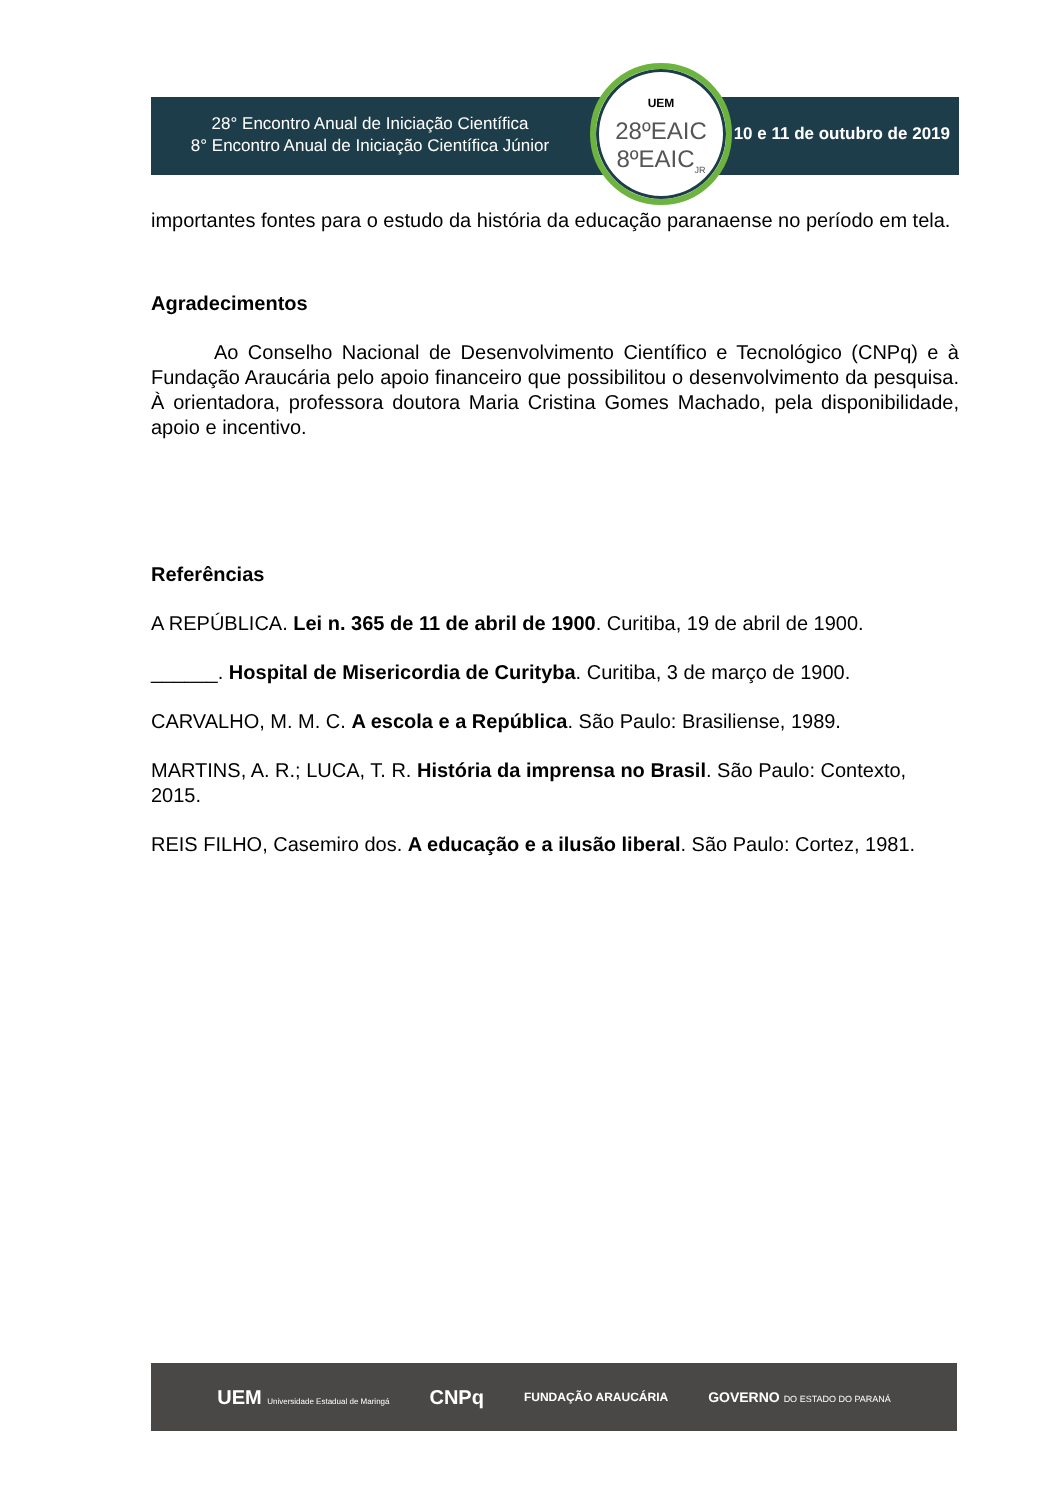28° Encontro Anual de Iniciação Científica
8° Encontro Anual de Iniciação Científica Júnior
UEM
28ºEAIC
8ºEAIC<sub>JR</sub>
10 e 11 de outubro de 2019
importantes fontes para o estudo da história da educação paranaense no período em tela.
Agradecimentos
Ao Conselho Nacional de Desenvolvimento Científico e Tecnológico (CNPq) e à Fundação Araucária pelo apoio financeiro que possibilitou o desenvolvimento da pesquisa. À orientadora, professora doutora Maria Cristina Gomes Machado, pela disponibilidade, apoio e incentivo.
Referências
A REPÚBLICA. Lei n. 365 de 11 de abril de 1900. Curitiba, 19 de abril de 1900.
______. Hospital de Misericordia de Curityba. Curitiba, 3 de março de 1900.
CARVALHO, M. M. C. A escola e a República. São Paulo: Brasiliense, 1989.
MARTINS, A. R.; LUCA, T. R. História da imprensa no Brasil. São Paulo: Contexto, 2015.
REIS FILHO, Casemiro dos. A educação e a ilusão liberal. São Paulo: Cortez, 1981.
UEM Universidade Estadual de Maringá CNPq FUNDAÇÃO ARAUCÁRIA GOVERNO DO ESTADO DO PARANÁ